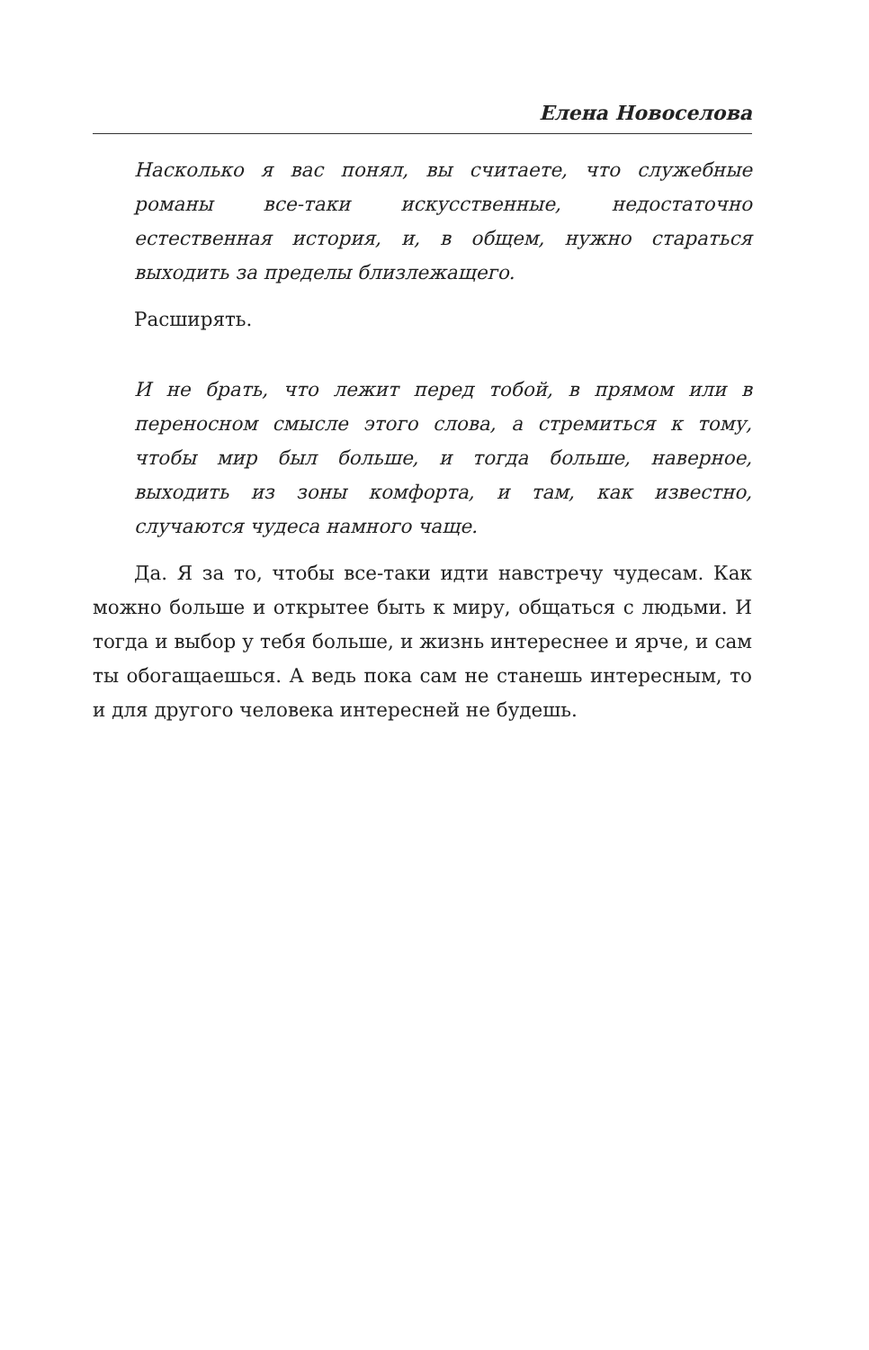Елена Новоселова
Насколько я вас понял, вы считаете, что служебные романы все-таки искусственные, недостаточно естественная история, и, в общем, нужно стараться выходить за пределы близлежащего.
Расширять.
И не брать, что лежит перед тобой, в прямом или в переносном смысле этого слова, а стремиться к тому, чтобы мир был больше, и тогда больше, наверное, выходить из зоны комфорта, и там, как известно, случаются чудеса намного чаще.
Да. Я за то, чтобы все-таки идти навстречу чудесам. Как можно больше и открытее быть к миру, общаться с людьми. И тогда и выбор у тебя больше, и жизнь интереснее и ярче, и сам ты обогащаешься. А ведь пока сам не станешь интересным, то и для другого человека интересней не будешь.